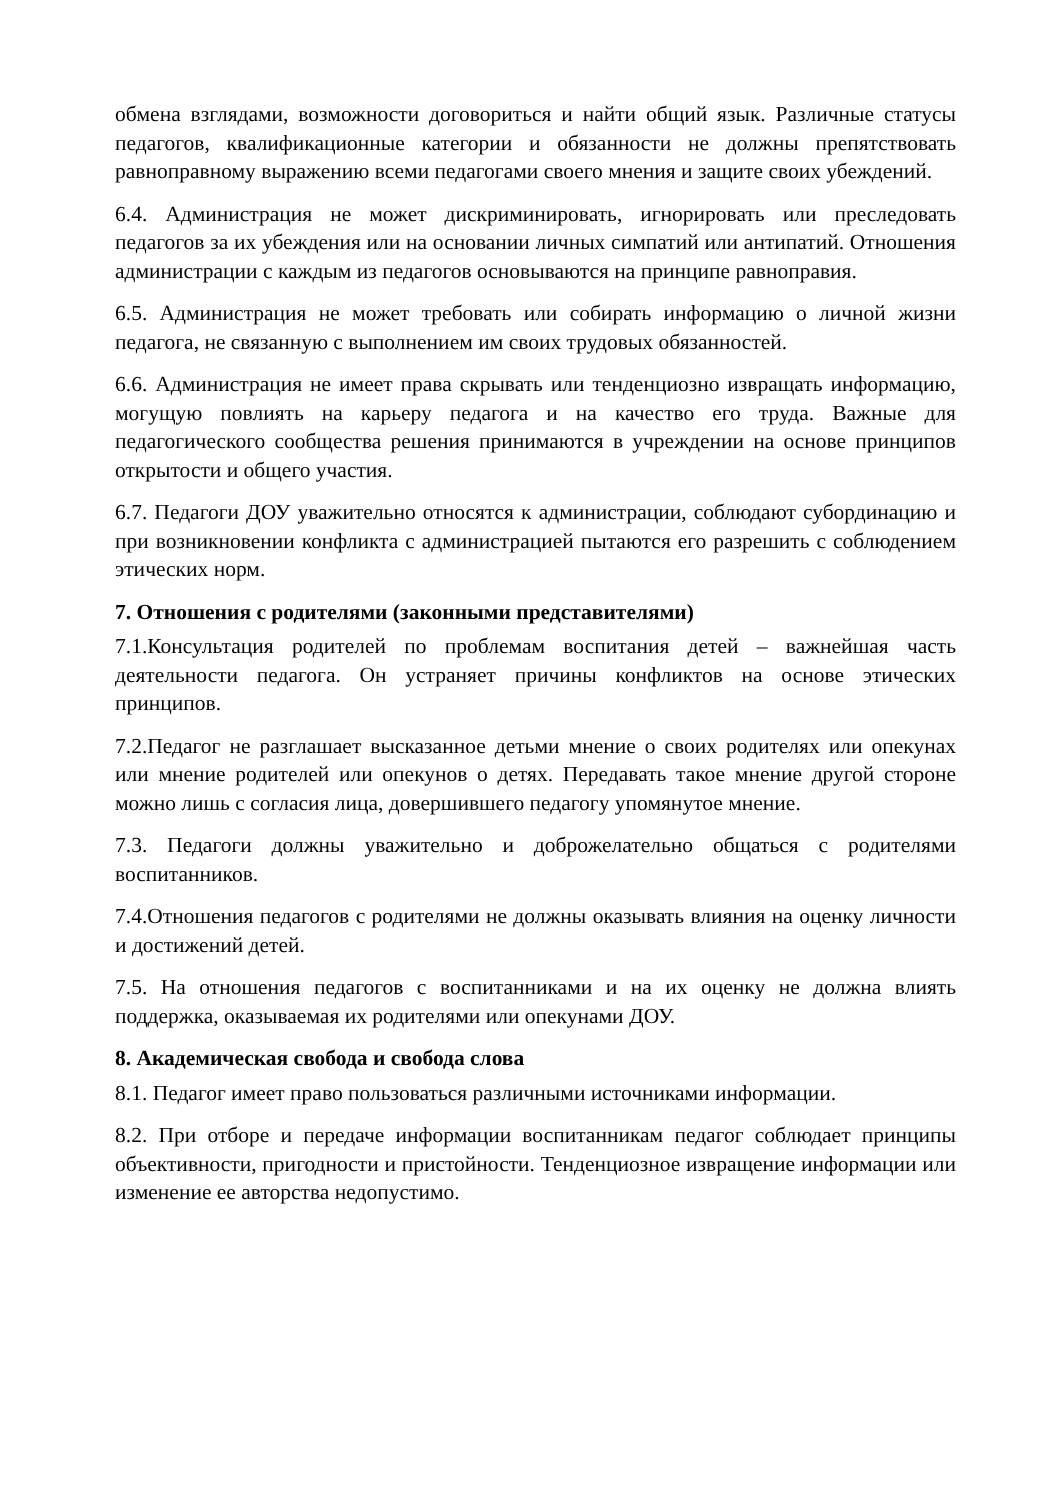обмена взглядами, возможности договориться и найти общий язык. Различные статусы педагогов, квалификационные категории и обязанности не должны препятствовать равноправному выражению всеми педагогами своего мнения и защите своих убеждений.
6.4. Администрация не может дискриминировать, игнорировать или преследовать педагогов за их убеждения или на основании личных симпатий или антипатий. Отношения администрации с каждым из педагогов основываются на принципе равноправия.
6.5. Администрация не может требовать или собирать информацию о личной жизни педагога, не связанную с выполнением им своих трудовых обязанностей.
6.6. Администрация не имеет права скрывать или тенденциозно извращать информацию, могущую повлиять на карьеру педагога и на качество его труда. Важные для педагогического сообщества решения принимаются в учреждении на основе принципов открытости и общего участия.
6.7. Педагоги ДОУ уважительно относятся к администрации, соблюдают субординацию и при возникновении конфликта с администрацией пытаются его разрешить с соблюдением этических норм.
7. Отношения с родителями (законными представителями)
7.1.Консультация родителей по проблемам воспитания детей – важнейшая часть деятельности педагога. Он устраняет причины конфликтов на основе этических принципов.
7.2.Педагог не разглашает высказанное детьми мнение о своих родителях или опекунах или мнение родителей или опекунов о детях. Передавать такое мнение другой стороне можно лишь с согласия лица, довершившего педагогу упомянутое мнение.
7.3. Педагоги должны уважительно и доброжелательно общаться с родителями воспитанников.
7.4.Отношения педагогов с родителями не должны оказывать влияния на оценку личности и достижений детей.
7.5. На отношения педагогов с воспитанниками и на их оценку не должна влиять поддержка, оказываемая их родителями или опекунами ДОУ.
8. Академическая свобода и свобода слова
8.1. Педагог имеет право пользоваться различными источниками информации.
8.2. При отборе и передаче информации воспитанникам педагог соблюдает принципы объективности, пригодности и пристойности. Тенденциозное извращение информации или изменение ее авторства недопустимо.